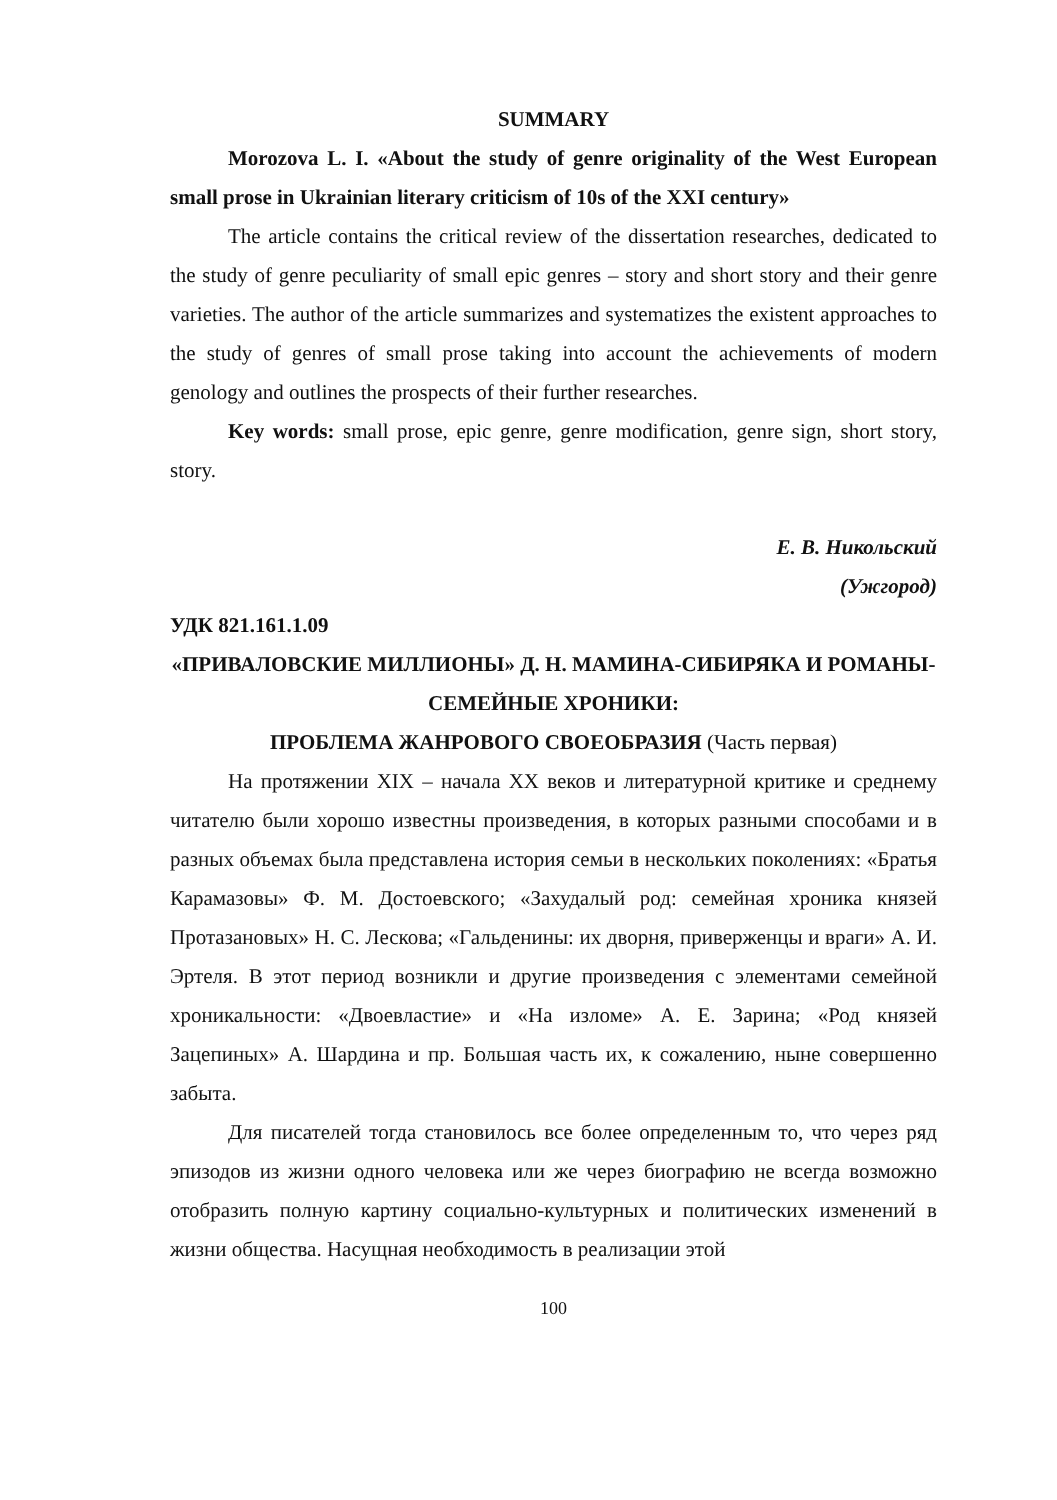SUMMARY
Morozova L. I. «About the study of genre originality of the West European small prose in Ukrainian literary criticism of 10s of the XXI century»
The article contains the critical review of the dissertation researches, dedicated to the study of genre peculiarity of small epic genres – story and short story and their genre varieties. The author of the article summarizes and systematizes the existent approaches to the study of genres of small prose taking into account the achievements of modern genology and outlines the prospects of their further researches.
Key words: small prose, epic genre, genre modification, genre sign, short story, story.
Е. В. Никольский
(Ужгород)
УДК 821.161.1.09
«ПРИВАЛОВСКИЕ МИЛЛИОНЫ» Д. Н. МАМИНА-СИБИРЯКА И РОМАНЫ-СЕМЕЙНЫЕ ХРОНИКИ:
ПРОБЛЕМА ЖАНРОВОГО СВОЕОБРАЗИЯ (Часть первая)
На протяжении XIX – начала XX веков и литературной критике и среднему читателю были хорошо известны произведения, в которых разными способами и в разных объемах была представлена история семьи в нескольких поколениях: «Братья Карамазовы» Ф. М. Достоевского; «Захудалый род: семейная хроника князей Протазановых» Н. С. Лескова; «Гальденины: их дворня, приверженцы и враги» А. И. Эртеля. В этот период возникли и другие произведения с элементами семейной хроникальности: «Двоевластие» и «На изломе» А. Е. Зарина; «Род князей Зацепиных» А. Шардина и пр. Большая часть их, к сожалению, ныне совершенно забыта.
Для писателей тогда становилось все более определенным то, что через ряд эпизодов из жизни одного человека или же через биографию не всегда возможно отобразить полную картину социально-культурных и политических изменений в жизни общества. Насущная необходимость в реализации этой
100